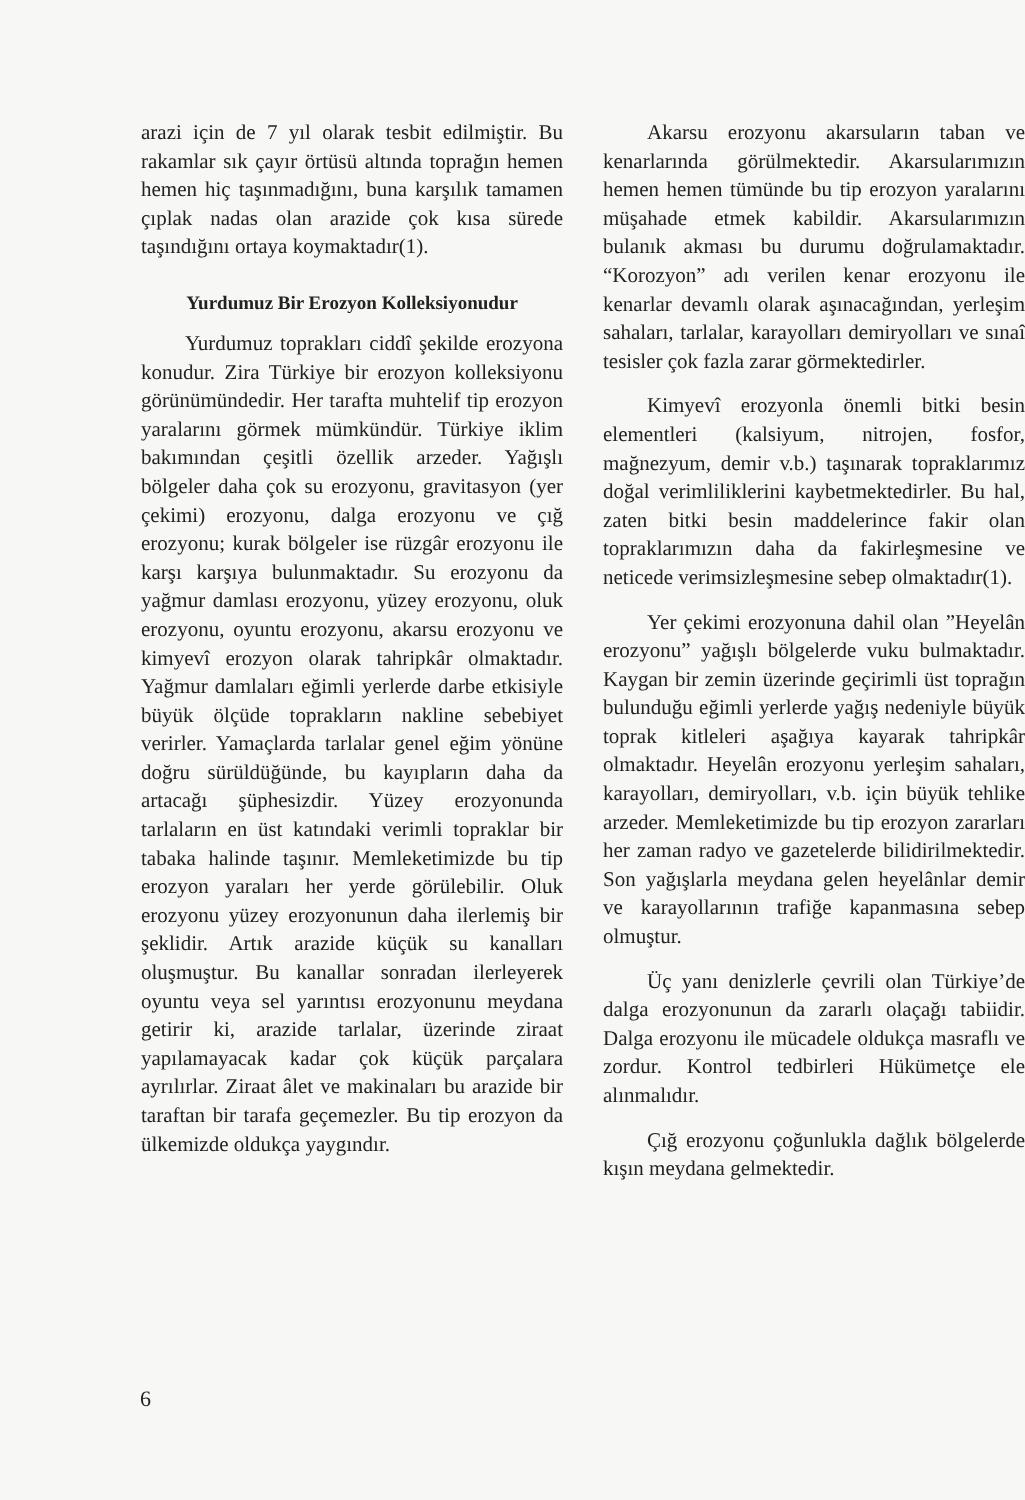arazi için de 7 yıl olarak tesbit edilmiştir. Bu rakamlar sık çayır örtüsü altında toprağın hemen hemen hiç taşınmadığını, buna karşılık tamamen çıplak nadas olan arazide çok kısa sürede taşındığını ortaya koymaktadır(1).
Yurdumuz Bir Erozyon Kolleksiyonudur
Yurdumuz toprakları ciddî şekilde erozyona konudur. Zira Türkiye bir erozyon kolleksiyonu görünümündedir. Her tarafta muhtelif tip erozyon yaralarını görmek mümkündür. Türkiye iklim bakımından çeşitli özellik arzeder. Yağışlı bölgeler daha çok su erozyonu, gravitasyon (yer çekimi) erozyonu, dalga erozyonu ve çığ erozyonu; kurak bölgeler ise rüzgâr erozyonu ile karşı karşıya bulunmaktadır. Su erozyonu da yağmur damlası erozyonu, yüzey erozyonu, oluk erozyonu, oyuntu erozyonu, akarsu erozyonu ve kimyevî erozyon olarak tahripkâr olmaktadır. Yağmur damlaları eğimli yerlerde darbe etkisiyle büyük ölçüde toprakların nakline sebebiyet verirler. Yamaçlarda tarlalar genel eğim yönüne doğru sürüldüğünde, bu kayıpların daha da artacağı şüphesizdir. Yüzey erozyonunda tarlaların en üst katındaki verimli topraklar bir tabaka halinde taşınır. Memleketimizde bu tip erozyon yaraları her yerde görülebilir. Oluk erozyonu yüzey erozyonunun daha ilerlemiş bir şeklidir. Artık arazide küçük su kanalları oluşmuştur. Bu kanallar sonradan ilerleyerek oyuntu veya sel yarıntısı erozyonunu meydana getirir ki, arazide tarlalar, üzerinde ziraat yapılamayacak kadar çok küçük parçalara ayrılırlar. Ziraat âlet ve makinaları bu arazide bir taraftan bir tarafa geçemezler. Bu tip erozyon da ülkemizde oldukça yaygındır.
Akarsu erozyonu akarsuların taban ve kenarlarında görülmektedir. Akarsularımızın hemen hemen tümünde bu tip erozyon yaralarını müşahade etmek kabildir. Akarsularımızın bulanık akması bu durumu doğrulamaktadır. “Korozyon” adı verilen kenar erozyonu ile kenarlar devamlı olarak aşınacağından, yerleşim sahaları, tarlalar, karayolları demiryolları ve sınaî tesisler çok fazla zarar görmektedirler.
Kimyevî erozyonla önemli bitki besin elementleri (kalsiyum, nitrojen, fosfor, mağnezyum, demir v.b.) taşınarak topraklarımız doğal verimliliklerini kaybetmektedirler. Bu hal, zaten bitki besin maddelerince fakir olan topraklarımızın daha da fakirleşmesine ve neticede verimsizleşmesine sebep olmaktadır(1).
Yer çekimi erozyonuna dahil olan ”Heyelân erozyonu” yağışlı bölgelerde vuku bulmaktadır. Kaygan bir zemin üzerinde geçirimli üst toprağın bulunduğu eğimli yerlerde yağış nedeniyle büyük toprak kitleleri aşağıya kayarak tahripkâr olmaktadır. Heyelân erozyonu yerleşim sahaları, karayolları, demiryolları, v.b. için büyük tehlike arzeder. Memleketimizde bu tip erozyon zararları her zaman radyo ve gazetelerde bilidirilmektedir. Son yağışlarla meydana gelen heyelânlar demir ve karayollarının trafiğe kapanmasına sebep olmuştur.
Üç yanı denizlerle çevrili olan Türkiye’de dalga erozyonunun da zararlı olaçağı tabiidir. Dalga erozyonu ile mücadele oldukça masraflı ve zordur. Kontrol tedbirleri Hükümetçe ele alınmalıdır.
Çığ erozyonu çoğunlukla dağlık bölgelerde kışın meydana gelmektedir.
6